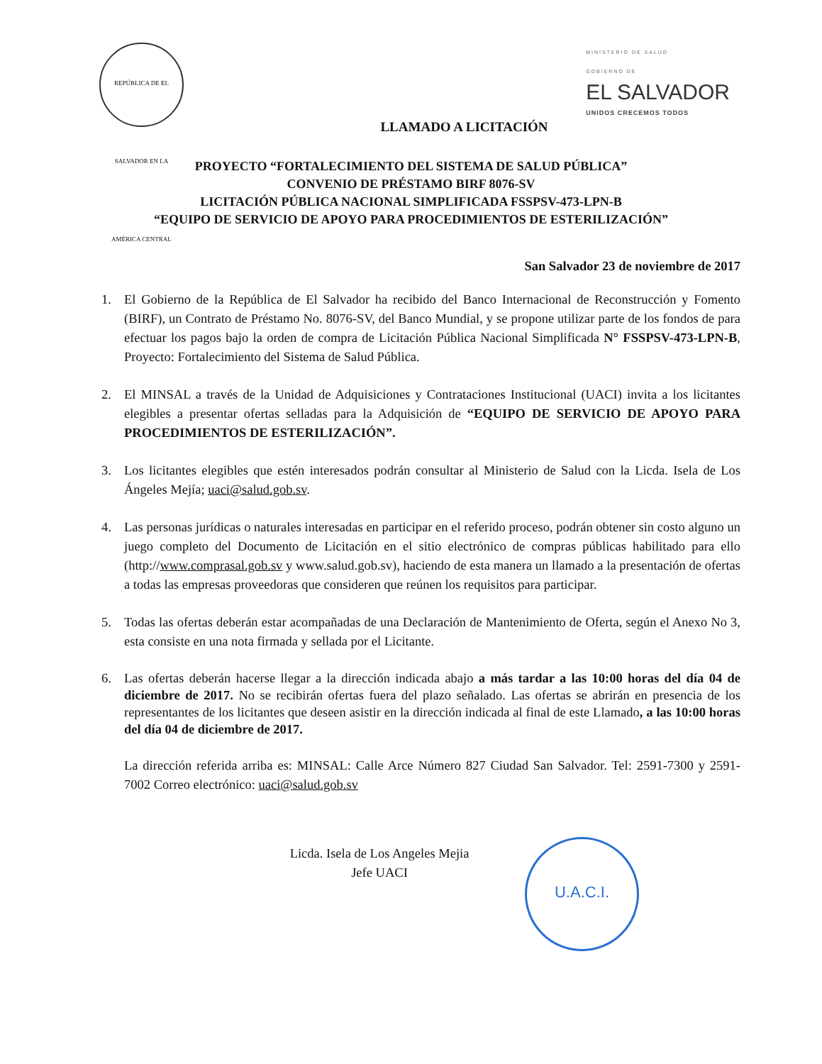REPÚBLICA DE EL SALVADOR EN LA AMÉRICA CENTRAL
MINISTERIO DE SALUD
GOBIERNO DE
EL SALVADOR
UNIDOS CRECEMOS TODOS
LLAMADO A LICITACIÓN
PROYECTO “FORTALECIMIENTO DEL SISTEMA DE SALUD PÚBLICA”
CONVENIO DE PRÉSTAMO BIRF 8076-SV
LICITACIÓN PÚBLICA NACIONAL SIMPLIFICADA FSSPSV-473-LPN-B
“EQUIPO DE SERVICIO DE APOYO PARA PROCEDIMIENTOS DE ESTERILIZACIÓN”
San Salvador 23 de noviembre de 2017
1. El Gobierno de la República de El Salvador ha recibido del Banco Internacional de Reconstrucción y Fomento (BIRF), un Contrato de Préstamo No. 8076-SV, del Banco Mundial, y se propone utilizar parte de los fondos de para efectuar los pagos bajo la orden de compra de Licitación Pública Nacional Simplificada N° FSSPSV-473-LPN-B, Proyecto: Fortalecimiento del Sistema de Salud Pública.
2. El MINSAL a través de la Unidad de Adquisiciones y Contrataciones Institucional (UACI) invita a los licitantes elegibles a presentar ofertas selladas para la Adquisición de “EQUIPO DE SERVICIO DE APOYO PARA PROCEDIMIENTOS DE ESTERILIZACIÓN”.
3. Los licitantes elegibles que estén interesados podrán consultar al Ministerio de Salud con la Licda. Isela de Los Ángeles Mejía; uaci@salud.gob.sv.
4. Las personas jurídicas o naturales interesadas en participar en el referido proceso, podrán obtener sin costo alguno un juego completo del Documento de Licitación en el sitio electrónico de compras públicas habilitado para ello (http://www.comprasal.gob.sv y www.salud.gob.sv), haciendo de esta manera un llamado a la presentación de ofertas a todas las empresas proveedoras que consideren que reúnen los requisitos para participar.
5. Todas las ofertas deberán estar acompañadas de una Declaración de Mantenimiento de Oferta, según el Anexo No 3, esta consiste en una nota firmada y sellada por el Licitante.
6. Las ofertas deberán hacerse llegar a la dirección indicada abajo a más tardar a las 10:00 horas del día 04 de diciembre de 2017. No se recibirán ofertas fuera del plazo señalado. Las ofertas se abrirán en presencia de los representantes de los licitantes que deseen asistir en la dirección indicada al final de este Llamado, a las 10:00 horas del día 04 de diciembre de 2017.
La dirección referida arriba es: MINSAL: Calle Arce Número 827 Ciudad San Salvador. Tel: 2591-7300 y 2591-7002 Correo electrónico: uaci@salud.gob.sv
Licda. Isela de Los Angeles Mejia
Jefe UACI
U.A.C.I.